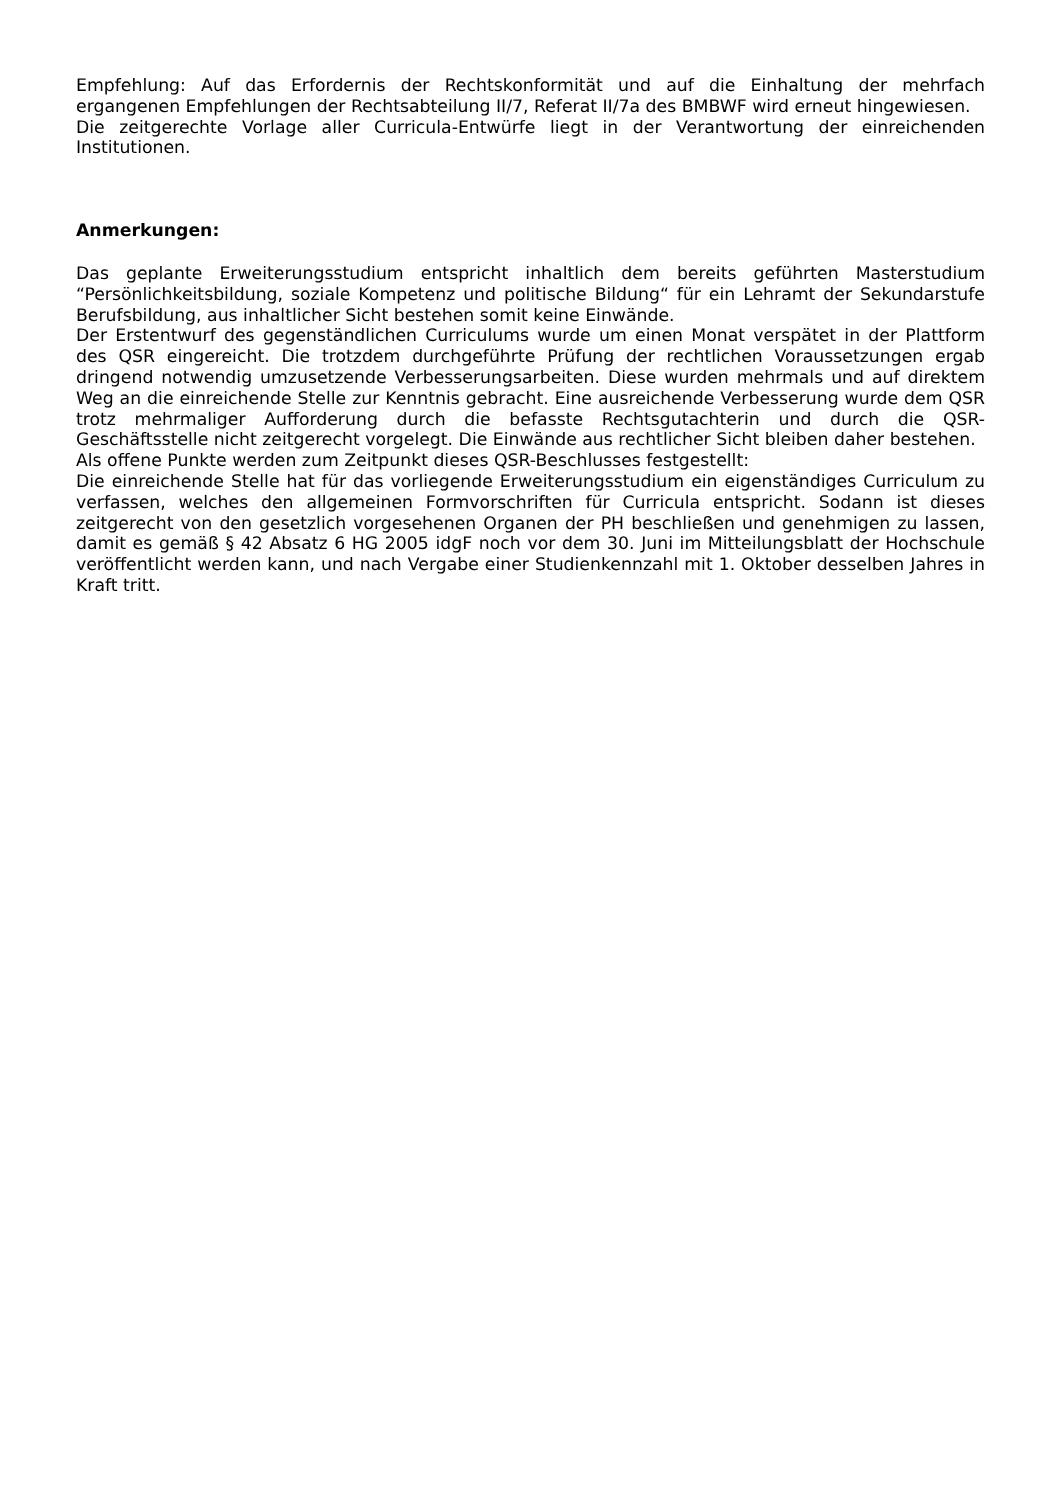Empfehlung: Auf das Erfordernis der Rechtskonformität und auf die Einhaltung der mehrfach ergangenen Empfehlungen der Rechtsabteilung II/7, Referat II/7a des BMBWF wird erneut hingewiesen.
Die zeitgerechte Vorlage aller Curricula-Entwürfe liegt in der Verantwortung der einreichenden Institutionen.
Anmerkungen:
Das geplante Erweiterungsstudium entspricht inhaltlich dem bereits geführten Masterstudium “Persönlichkeitsbildung, soziale Kompetenz und politische Bildung“ für ein Lehramt der Sekundarstufe Berufsbildung, aus inhaltlicher Sicht bestehen somit keine Einwände.
Der Erstentwurf des gegenständlichen Curriculums wurde um einen Monat verspätet in der Plattform des QSR eingereicht. Die trotzdem durchgeführte Prüfung der rechtlichen Voraussetzungen ergab dringend notwendig umzusetzende Verbesserungsarbeiten. Diese wurden mehrmals und auf direktem Weg an die einreichende Stelle zur Kenntnis gebracht. Eine ausreichende Verbesserung wurde dem QSR trotz mehrmaliger Aufforderung durch die befasste Rechtsgutachterin und durch die QSR-Geschäftsstelle nicht zeitgerecht vorgelegt. Die Einwände aus rechtlicher Sicht bleiben daher bestehen.
Als offene Punkte werden zum Zeitpunkt dieses QSR-Beschlusses festgestellt:
Die einreichende Stelle hat für das vorliegende Erweiterungsstudium ein eigenständiges Curriculum zu verfassen, welches den allgemeinen Formvorschriften für Curricula entspricht. Sodann ist dieses zeitgerecht von den gesetzlich vorgesehenen Organen der PH beschließen und genehmigen zu lassen, damit es gemäß § 42 Absatz 6 HG 2005 idgF noch vor dem 30. Juni im Mitteilungsblatt der Hochschule veröffentlicht werden kann, und nach Vergabe einer Studienkennzahl mit 1. Oktober desselben Jahres in Kraft tritt.